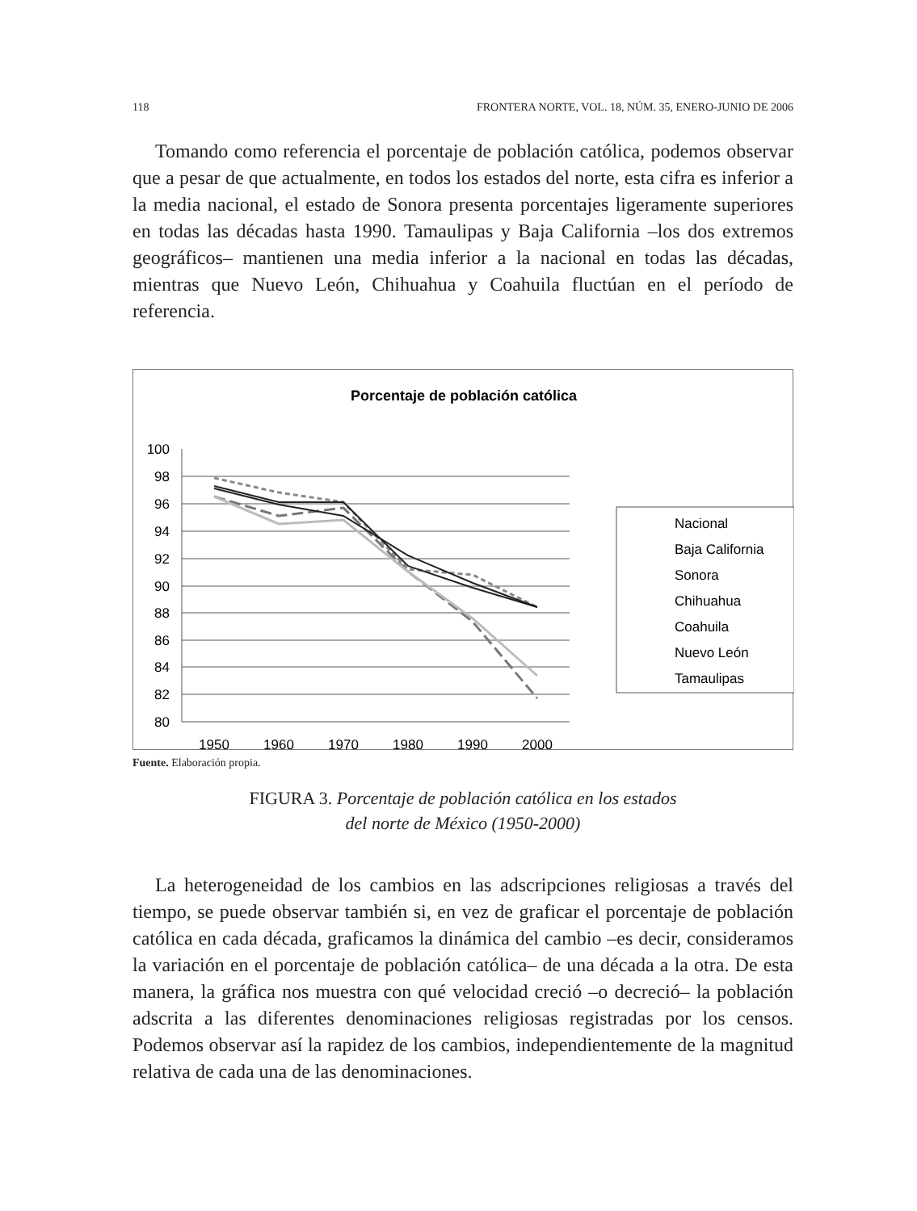118 FRONTERA NORTE, VOL. 18, NÚM. 35, ENERO-JUNIO DE 2006
Tomando como referencia el porcentaje de población católica, podemos observar que a pesar de que actualmente, en todos los estados del norte, esta cifra es inferior a la media nacional, el estado de Sonora presenta porcentajes ligeramente superiores en todas las décadas hasta 1990. Tamaulipas y Baja California –los dos extremos geográficos– mantienen una media inferior a la nacional en todas las décadas, mientras que Nuevo León, Chihuahua y Coahuila fluctúan en el período de referencia.
Porcentaje de población católica
100
98
96
94
92
90
88
86
84
82
80
1950
1960
1970
1980
1990
2000
Nacional
Baja California
Sonora
Chihuahua
Coahuila
Nuevo León
Tamaulipas
Fuente. Elaboración propia.
FIGURA 3. Porcentaje de población católica en los estados
del norte de México (1950-2000)
La heterogeneidad de los cambios en las adscripciones religiosas a través del tiempo, se puede observar también si, en vez de graficar el porcentaje de población católica en cada década, graficamos la dinámica del cambio –es decir, consideramos la variación en el porcentaje de población católica– de una década a la otra. De esta manera, la gráfica nos muestra con qué velocidad creció –o decreció– la población adscrita a las diferentes denominaciones religiosas registradas por los censos. Podemos observar así la rapidez de los cambios, independientemente de la magnitud relativa de cada una de las denominaciones.